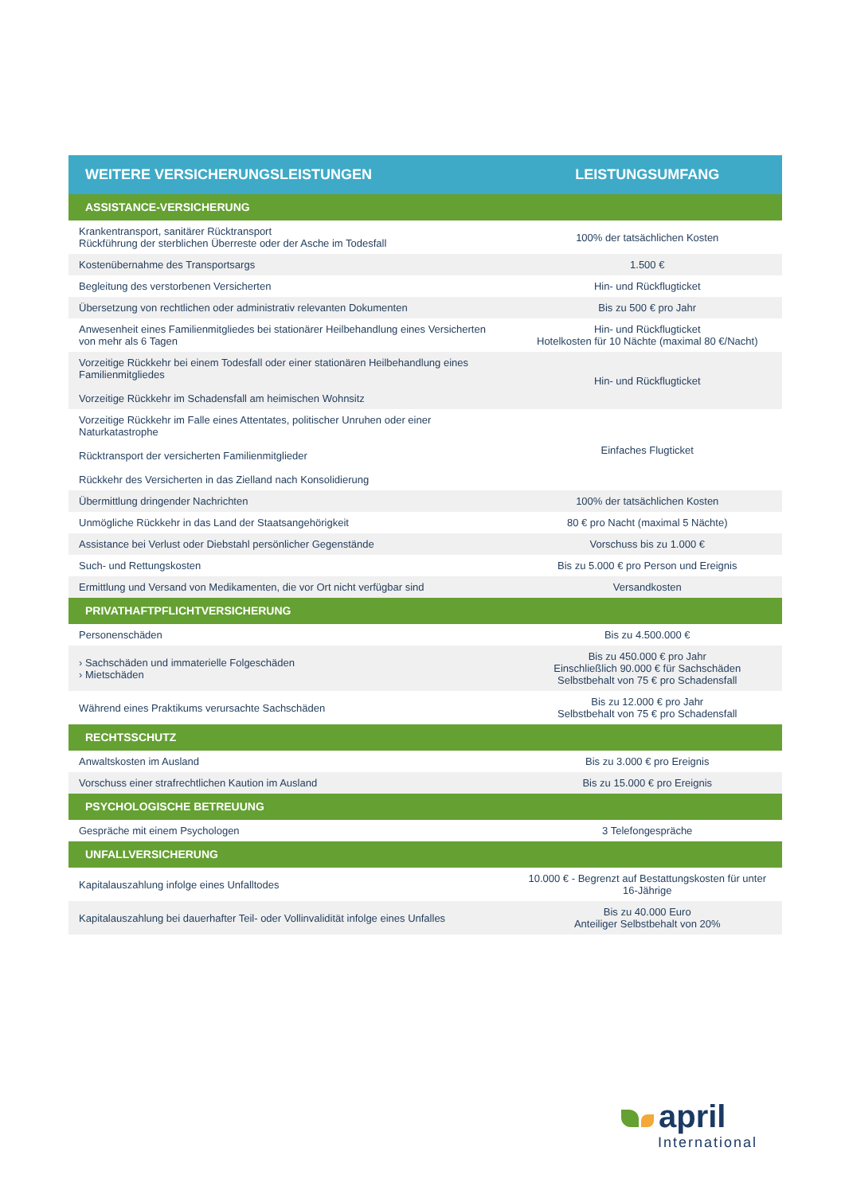| WEITERE VERSICHERUNGSLEISTUNGEN | LEISTUNGSUMFANG |
| --- | --- |
| ASSISTANCE-VERSICHERUNG | |
| Krankentransport, sanitärer Rücktransport Rückführung der sterblichen Überreste oder der Asche im Todesfall | 100% der tatsächlichen Kosten |
| Kostenübernahme des Transportsargs | 1.500 € |
| Begleitung des verstorbenen Versicherten | Hin- und Rückflugticket |
| Übersetzung von rechtlichen oder administrativ relevanten Dokumenten | Bis zu 500 € pro Jahr |
| Anwesenheit eines Familienmitgliedes bei stationärer Heilbehandlung eines Versicherten von mehr als 6 Tagen | Hin- und Rückflugticket Hotelkosten für 10 Nächte (maximal 80 €/Nacht) |
| Vorzeitige Rückkehr bei einem Todesfall oder einer stationären Heilbehandlung eines Familienmitgliedes Vorzeitige Rückkehr im Schadensfall am heimischen Wohnsitz | Hin- und Rückflugticket |
| Vorzeitige Rückkehr im Falle eines Attentates, politischer Unruhen oder einer Naturkatastrophe Rücktransport der versicherten Familienmitglieder Rückkehr des Versicherten in das Zielland nach Konsolidierung | Einfaches Flugticket |
| Übermittlung dringender Nachrichten | 100% der tatsächlichen Kosten |
| Unmögliche Rückkehr in das Land der Staatsangehörigkeit | 80 € pro Nacht (maximal 5 Nächte) |
| Assistance bei Verlust oder Diebstahl persönlicher Gegenstände | Vorschuss bis zu 1.000 € |
| Such- und Rettungskosten | Bis zu 5.000 € pro Person und Ereignis |
| Ermittlung und Versand von Medikamenten, die vor Ort nicht verfügbar sind | Versandkosten |
| PRIVATHAFTPFLICHTVERSICHERUNG | |
| Personenschäden | Bis zu 4.500.000 € |
| › Sachschäden und immaterielle Folgeschäden › Mietschäden | Bis zu 450.000 € pro Jahr Einschließlich 90.000 € für Sachschäden Selbstbehalt von 75 € pro Schadensfall |
| Während eines Praktikums verursachte Sachschäden | Bis zu 12.000 € pro Jahr Selbstbehalt von 75 € pro Schadensfall |
| RECHTSSCHUTZ | |
| Anwaltskosten im Ausland | Bis zu 3.000 € pro Ereignis |
| Vorschuss einer strafrechtlichen Kaution im Ausland | Bis zu 15.000 € pro Ereignis |
| PSYCHOLOGISCHE BETREUUNG | |
| Gespräche mit einem Psychologen | 3 Telefongespräche |
| UNFALLVERSICHERUNG | |
| Kapitalauszahlung infolge eines Unfalltodes | 10.000 € - Begrenzt auf Bestattungskosten für unter 16-Jährige |
| Kapitalauszahlung bei dauerhafter Teil- oder Vollinvalidität infolge eines Unfalles | Bis zu 40.000 Euro Anteiliger Selbstbehalt von 20% |
april
International